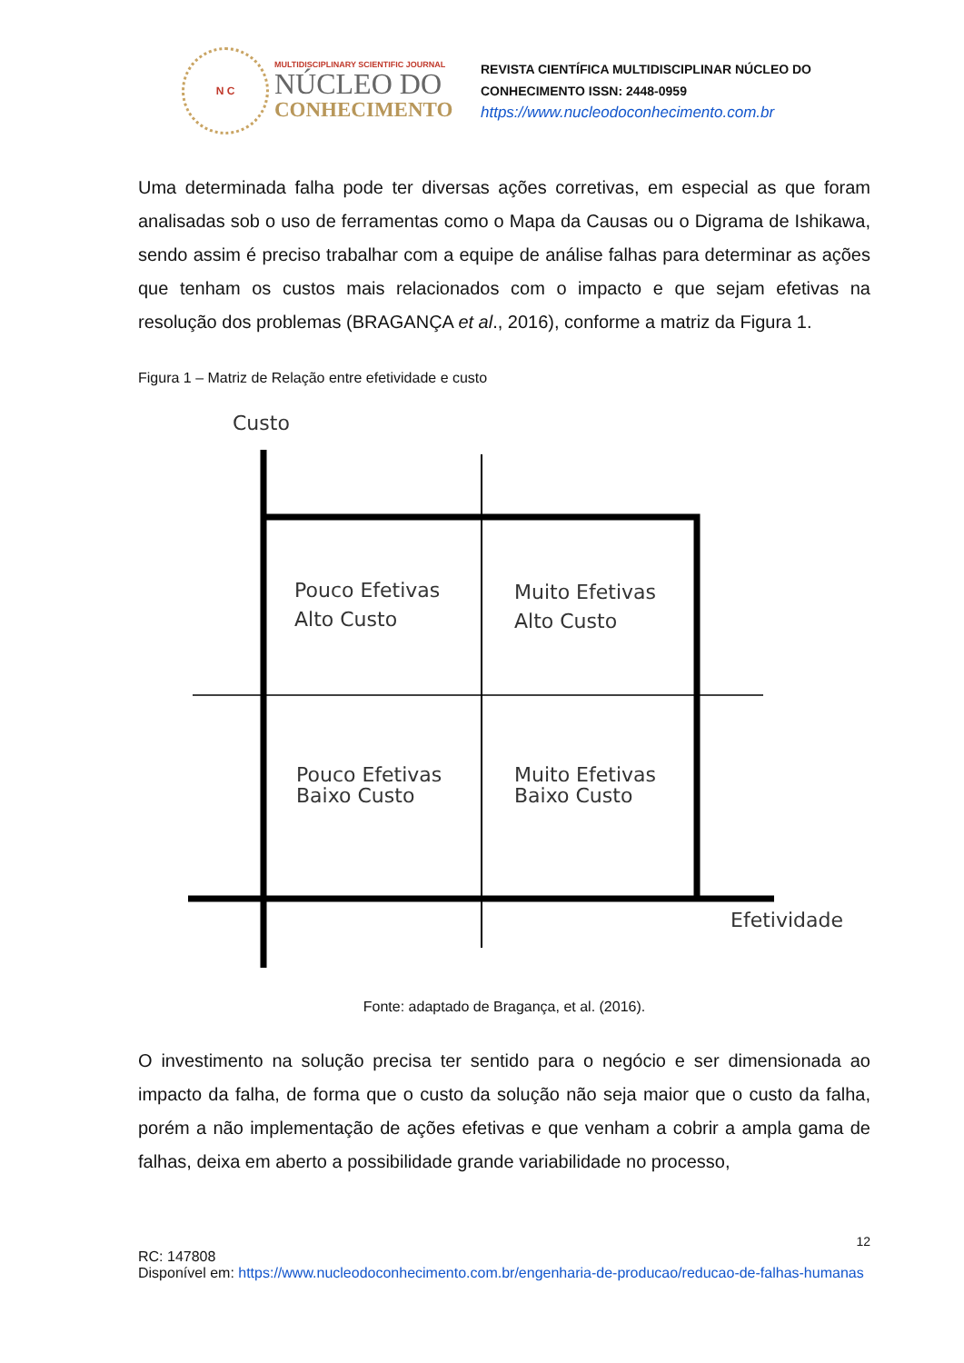N C
MULTIDISCIPLINARY SCIENTIFIC JOURNAL
NÚCLEO DO
CONHECIMENTO
REVISTA CIENTÍFICA MULTIDISCIPLINAR NÚCLEO DO
CONHECIMENTO ISSN: 2448-0959
https://www.nucleodoconhecimento.com.br
Uma determinada falha pode ter diversas ações corretivas, em especial as que foram analisadas sob o uso de ferramentas como o Mapa da Causas ou o Digrama de Ishikawa, sendo assim é preciso trabalhar com a equipe de análise falhas para determinar as ações que tenham os custos mais relacionados com o impacto e que sejam efetivas na resolução dos problemas (BRAGANÇA et al., 2016), conforme a matriz da Figura 1.
Figura 1 – Matriz de Relação entre efetividade e custo
Custo
Pouco Efetivas
Alto Custo
Muito Efetivas
Alto Custo
Pouco Efetivas
Baixo Custo
Muito Efetivas
Baixo Custo
Efetividade
Fonte: adaptado de Bragança, et al. (2016).
O investimento na solução precisa ter sentido para o negócio e ser dimensionada ao impacto da falha, de forma que o custo da solução não seja maior que o custo da falha, porém a não implementação de ações efetivas e que venham a cobrir a ampla gama de falhas, deixa em aberto a possibilidade grande variabilidade no processo,
12
RC: 147808
Disponível em: https://www.nucleodoconhecimento.com.br/engenharia-de-producao/reducao-de-falhas-humanas